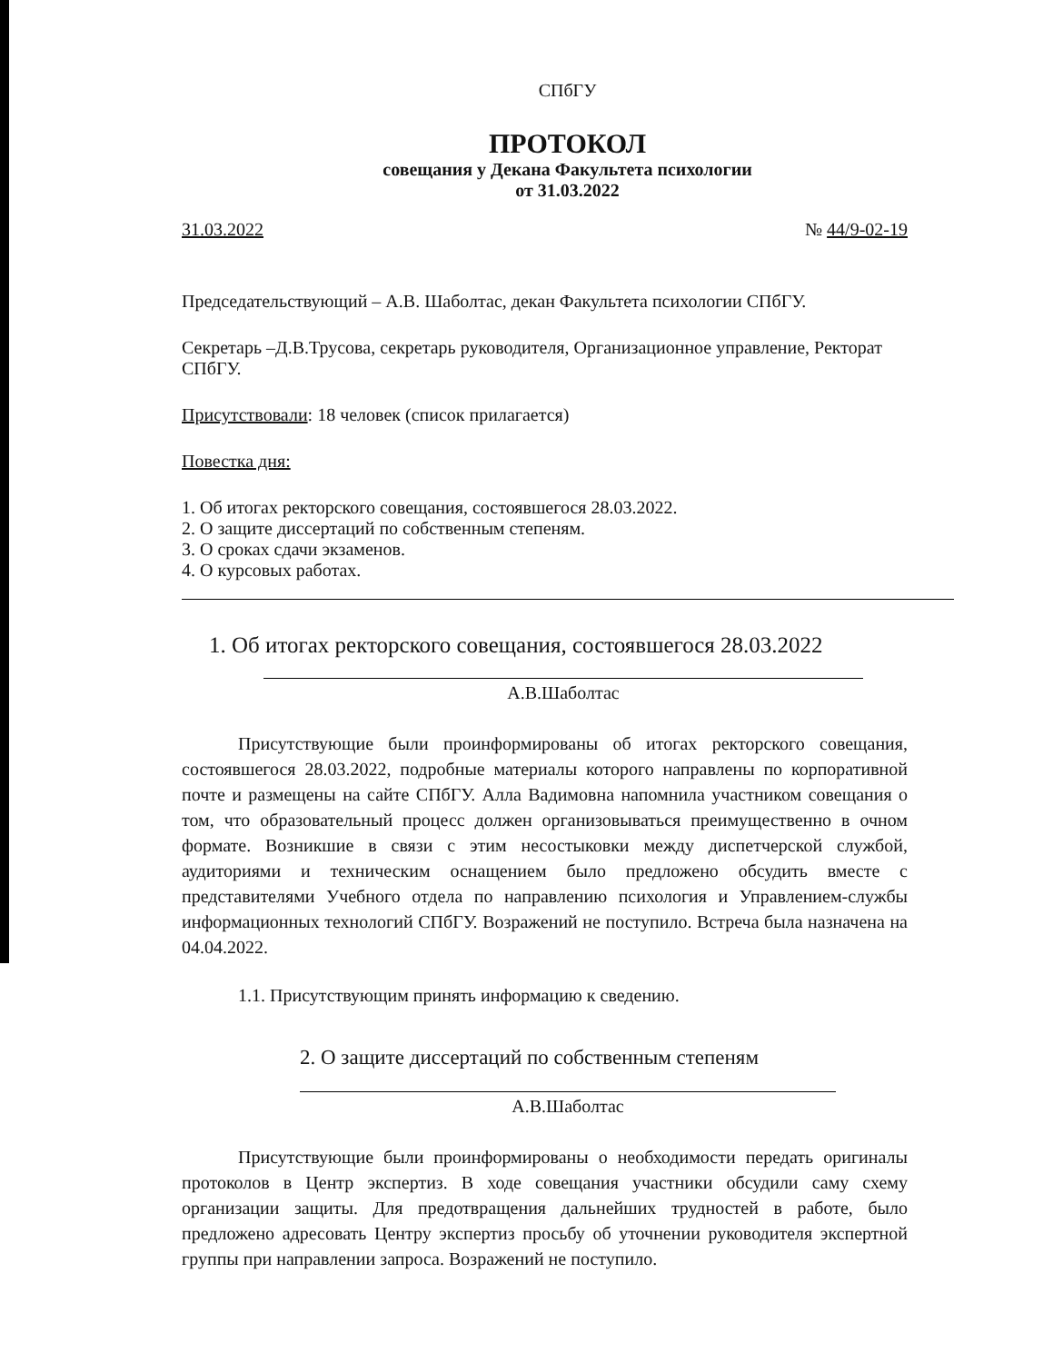СПбГУ
ПРОТОКОЛ
совещания у Декана Факультета психологии
от 31.03.2022
31.03.2022 № 44/9-02-19
Председательствующий – А.В. Шаболтас, декан Факультета психологии СПбГУ.
Секретарь –Д.В.Трусова, секретарь руководителя, Организационное управление, Ректорат СПбГУ.
Присутствовали: 18 человек (список прилагается)
Повестка дня:
1. Об итогах ректорского совещания, состоявшегося 28.03.2022.
2. О защите диссертаций по собственным степеням.
3. О сроках сдачи экзаменов.
4. О курсовых работах.
1. Об итогах ректорского совещания, состоявшегося 28.03.2022
А.В.Шаболтас
Присутствующие были проинформированы об итогах ректорского совещания, состоявшегося 28.03.2022, подробные материалы которого направлены по корпоративной почте и размещены на сайте СПбГУ. Алла Вадимовна напомнила участником совещания о том, что образовательный процесс должен организовываться преимущественно в очном формате. Возникшие в связи с этим несостыковки между диспетчерской службой, аудиториями и техническим оснащением было предложено обсудить вместе с представителями Учебного отдела по направлению психология и Управлением-службы информационных технологий СПбГУ. Возражений не поступило. Встреча была назначена на 04.04.2022.
1.1. Присутствующим принять информацию к сведению.
2. О защите диссертаций по собственным степеням
А.В.Шаболтас
Присутствующие были проинформированы о необходимости передать оригиналы протоколов в Центр экспертиз. В ходе совещания участники обсудили саму схему организации защиты. Для предотвращения дальнейших трудностей в работе, было предложено адресовать Центру экспертиз просьбу об уточнении руководителя экспертной группы при направлении запроса. Возражений не поступило.